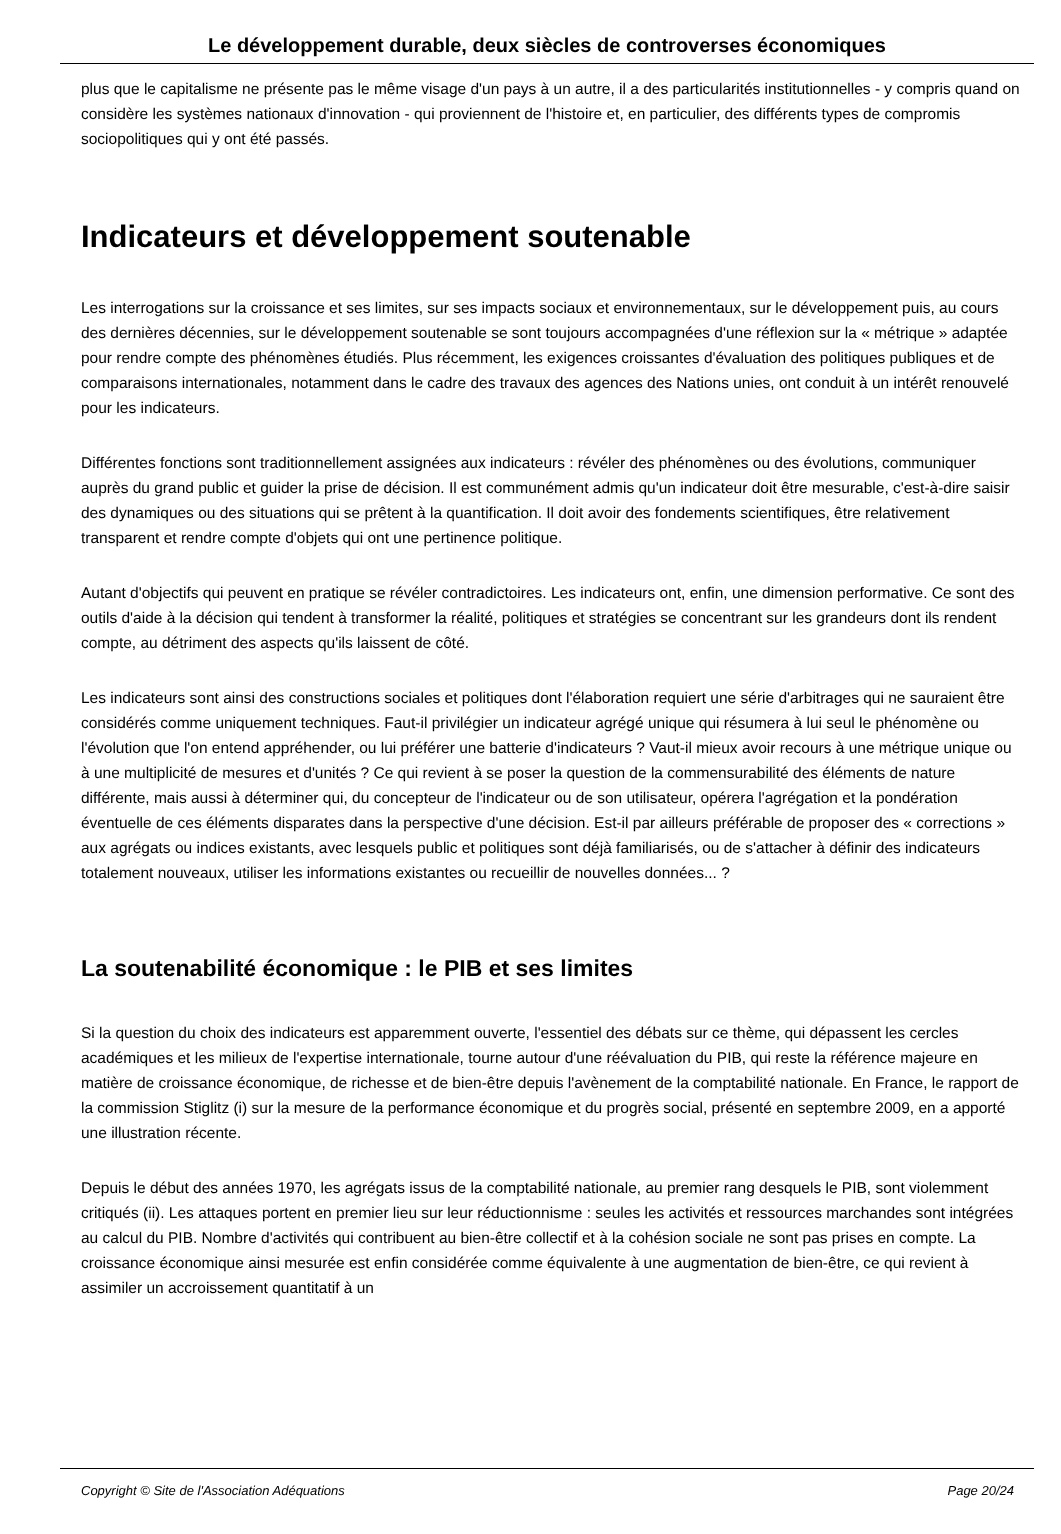Le développement durable, deux siècles de controverses économiques
plus que le capitalisme ne présente pas le même visage d'un pays à un autre, il a des particularités institutionnelles - y compris quand on considère les systèmes nationaux d'innovation - qui proviennent de l'histoire et, en particulier, des différents types de compromis sociopolitiques qui y ont été passés.
Indicateurs et développement soutenable
Les interrogations sur la croissance et ses limites, sur ses impacts sociaux et environnementaux, sur le développement puis, au cours des dernières décennies, sur le développement soutenable se sont toujours accompagnées d'une réflexion sur la « métrique » adaptée pour rendre compte des phénomènes étudiés. Plus récemment, les exigences croissantes d'évaluation des politiques publiques et de comparaisons internationales, notamment dans le cadre des travaux des agences des Nations unies, ont conduit à un intérêt renouvelé pour les indicateurs.
Différentes fonctions sont traditionnellement assignées aux indicateurs : révéler des phénomènes ou des évolutions, communiquer auprès du grand public et guider la prise de décision. Il est communément admis qu'un indicateur doit être mesurable, c'est-à-dire saisir des dynamiques ou des situations qui se prêtent à la quantification. Il doit avoir des fondements scientifiques, être relativement transparent et rendre compte d'objets qui ont une pertinence politique.
Autant d'objectifs qui peuvent en pratique se révéler contradictoires. Les indicateurs ont, enfin, une dimension performative. Ce sont des outils d'aide à la décision qui tendent à transformer la réalité, politiques et stratégies se concentrant sur les grandeurs dont ils rendent compte, au détriment des aspects qu'ils laissent de côté.
Les indicateurs sont ainsi des constructions sociales et politiques dont l'élaboration requiert une série d'arbitrages qui ne sauraient être considérés comme uniquement techniques. Faut-il privilégier un indicateur agrégé unique qui résumera à lui seul le phénomène ou l'évolution que l'on entend appréhender, ou lui préférer une batterie d'indicateurs ? Vaut-il mieux avoir recours à une métrique unique ou à une multiplicité de mesures et d'unités ? Ce qui revient à se poser la question de la commensurabilité des éléments de nature différente, mais aussi à déterminer qui, du concepteur de l'indicateur ou de son utilisateur, opérera l'agrégation et la pondération éventuelle de ces éléments disparates dans la perspective d'une décision. Est-il par ailleurs préférable de proposer des « corrections » aux agrégats ou indices existants, avec lesquels public et politiques sont déjà familiarisés, ou de s'attacher à définir des indicateurs totalement nouveaux, utiliser les informations existantes ou recueillir de nouvelles données... ?
La soutenabilité économique : le PIB et ses limites
Si la question du choix des indicateurs est apparemment ouverte, l'essentiel des débats sur ce thème, qui dépassent les cercles académiques et les milieux de l'expertise internationale, tourne autour d'une réévaluation du PIB, qui reste la référence majeure en matière de croissance économique, de richesse et de bien-être depuis l'avènement de la comptabilité nationale. En France, le rapport de la commission Stiglitz (i) sur la mesure de la performance économique et du progrès social, présenté en septembre 2009, en a apporté une illustration récente.
Depuis le début des années 1970, les agrégats issus de la comptabilité nationale, au premier rang desquels le PIB, sont violemment critiqués (ii). Les attaques portent en premier lieu sur leur réductionnisme : seules les activités et ressources marchandes sont intégrées au calcul du PIB. Nombre d'activités qui contribuent au bien-être collectif et à la cohésion sociale ne sont pas prises en compte. La croissance économique ainsi mesurée est enfin considérée comme équivalente à une augmentation de bien-être, ce qui revient à assimiler un accroissement quantitatif à un
Copyright © Site de l'Association Adéquations Page 20/24